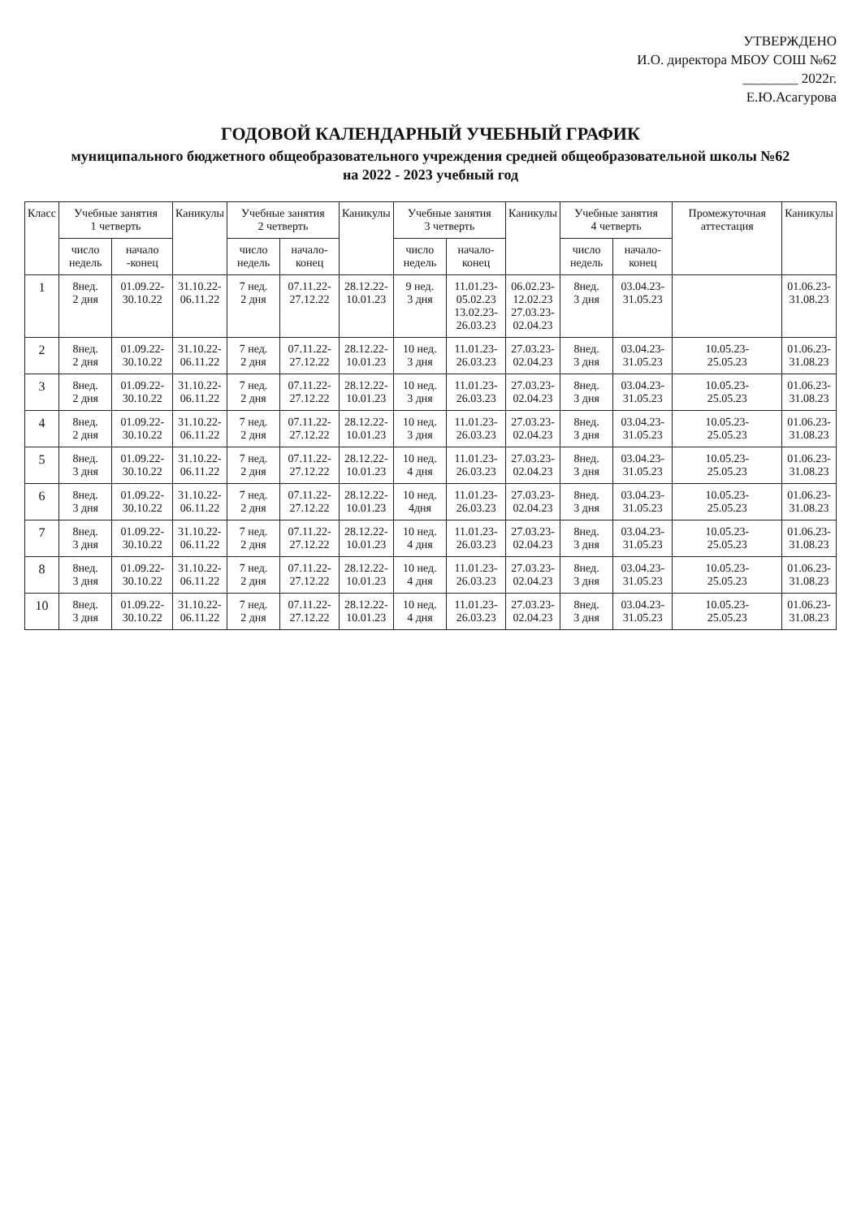УТВЕРЖДЕНО
И.О. директора МБОУ СОШ №62
________ 2022г.
Е.Ю.Асагурова
ГОДОВОЙ КАЛЕНДАРНЫЙ УЧЕБНЫЙ ГРАФИК
муниципального бюджетного общеобразовательного учреждения средней общеобразовательной школы №62
на 2022 - 2023 учебный год
| Класс | Учебные занятия 1 четверть | | Каникулы | Учебные занятия 2 четверть | | Каникулы | Учебные занятия 3 четверть | | Каникулы | Учебные занятия 4 четверть | | Промежуточная аттестация | Каникулы |
| --- | --- | --- | --- | --- | --- | --- | --- | --- | --- | --- | --- | --- | --- |
| | число недель | начало -конец | | число недель | начало-конец | | число недель | начало-конец | | число недель | начало-конец | | |
| 1 | 8нед. 2 дня | 01.09.22- 30.10.22 | 31.10.22- 06.11.22 | 7 нед. 2 дня | 07.11.22- 27.12.22 | 28.12.22- 10.01.23 | 9 нед. 3 дня | 11.01.23- 05.02.23 13.02.23- 26.03.23 | 06.02.23- 12.02.23 27.03.23- 02.04.23 | 8нед. 3 дня | 03.04.23- 31.05.23 | | 01.06.23- 31.08.23 |
| 2 | 8нед. 2 дня | 01.09.22- 30.10.22 | 31.10.22- 06.11.22 | 7 нед. 2 дня | 07.11.22- 27.12.22 | 28.12.22- 10.01.23 | 10 нед. 3 дня | 11.01.23- 26.03.23 | 27.03.23- 02.04.23 | 8нед. 3 дня | 03.04.23- 31.05.23 | 10.05.23- 25.05.23 | 01.06.23- 31.08.23 |
| 3 | 8нед. 2 дня | 01.09.22- 30.10.22 | 31.10.22- 06.11.22 | 7 нед. 2 дня | 07.11.22- 27.12.22 | 28.12.22- 10.01.23 | 10 нед. 3 дня | 11.01.23- 26.03.23 | 27.03.23- 02.04.23 | 8нед. 3 дня | 03.04.23- 31.05.23 | 10.05.23- 25.05.23 | 01.06.23- 31.08.23 |
| 4 | 8нед. 2 дня | 01.09.22- 30.10.22 | 31.10.22- 06.11.22 | 7 нед. 2 дня | 07.11.22- 27.12.22 | 28.12.22- 10.01.23 | 10 нед. 3 дня | 11.01.23- 26.03.23 | 27.03.23- 02.04.23 | 8нед. 3 дня | 03.04.23- 31.05.23 | 10.05.23- 25.05.23 | 01.06.23- 31.08.23 |
| 5 | 8нед. 3 дня | 01.09.22- 30.10.22 | 31.10.22- 06.11.22 | 7 нед. 2 дня | 07.11.22- 27.12.22 | 28.12.22- 10.01.23 | 10 нед. 4 дня | 11.01.23- 26.03.23 | 27.03.23- 02.04.23 | 8нед. 3 дня | 03.04.23- 31.05.23 | 10.05.23- 25.05.23 | 01.06.23- 31.08.23 |
| 6 | 8нед. 3 дня | 01.09.22- 30.10.22 | 31.10.22- 06.11.22 | 7 нед. 2 дня | 07.11.22- 27.12.22 | 28.12.22- 10.01.23 | 10 нед. 4дня | 11.01.23- 26.03.23 | 27.03.23- 02.04.23 | 8нед. 3 дня | 03.04.23- 31.05.23 | 10.05.23- 25.05.23 | 01.06.23- 31.08.23 |
| 7 | 8нед. 3 дня | 01.09.22- 30.10.22 | 31.10.22- 06.11.22 | 7 нед. 2 дня | 07.11.22- 27.12.22 | 28.12.22- 10.01.23 | 10 нед. 4 дня | 11.01.23- 26.03.23 | 27.03.23- 02.04.23 | 8нед. 3 дня | 03.04.23- 31.05.23 | 10.05.23- 25.05.23 | 01.06.23- 31.08.23 |
| 8 | 8нед. 3 дня | 01.09.22- 30.10.22 | 31.10.22- 06.11.22 | 7 нед. 2 дня | 07.11.22- 27.12.22 | 28.12.22- 10.01.23 | 10 нед. 4 дня | 11.01.23- 26.03.23 | 27.03.23- 02.04.23 | 8нед. 3 дня | 03.04.23- 31.05.23 | 10.05.23- 25.05.23 | 01.06.23- 31.08.23 |
| 10 | 8нед. 3 дня | 01.09.22- 30.10.22 | 31.10.22- 06.11.22 | 7 нед. 2 дня | 07.11.22- 27.12.22 | 28.12.22- 10.01.23 | 10 нед. 4 дня | 11.01.23- 26.03.23 | 27.03.23- 02.04.23 | 8нед. 3 дня | 03.04.23- 31.05.23 | 10.05.23- 25.05.23 | 01.06.23- 31.08.23 |